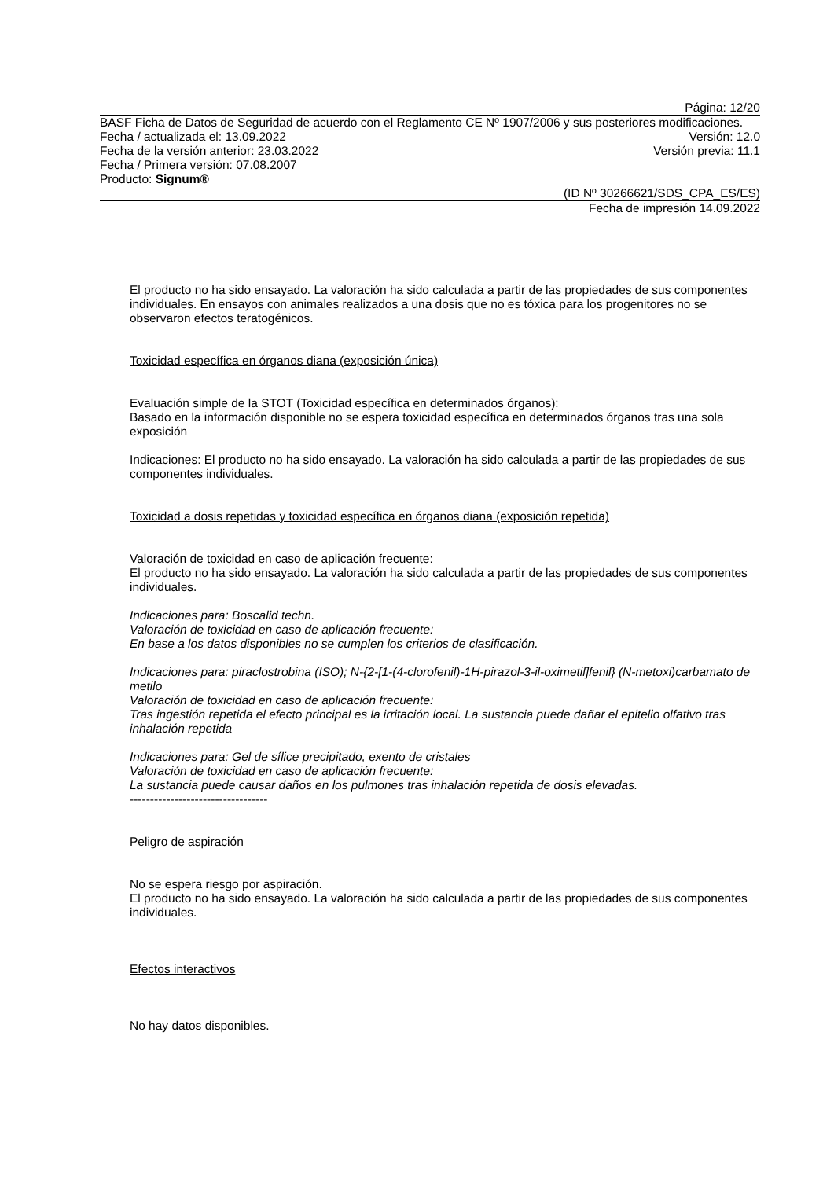Página: 12/20
BASF Ficha de Datos de Seguridad de acuerdo con el Reglamento CE Nº 1907/2006 y sus posteriores modificaciones.
Fecha / actualizada el: 13.09.2022 Versión: 12.0
Fecha de la versión anterior: 23.03.2022 Versión previa: 11.1
Fecha / Primera versión: 07.08.2007
Producto: Signum®
(ID Nº 30266621/SDS_CPA_ES/ES)
Fecha de impresión 14.09.2022
El producto no ha sido ensayado. La valoración ha sido calculada a partir de las propiedades de sus componentes individuales. En ensayos con animales realizados a una dosis que no es tóxica para los progenitores no se observaron efectos teratogénicos.
Toxicidad específica en órganos diana (exposición única)
Evaluación simple de la STOT (Toxicidad específica en determinados órganos):
Basado en la información disponible no se espera toxicidad específica en determinados órganos tras una sola exposición
Indicaciones: El producto no ha sido ensayado. La valoración ha sido calculada a partir de las propiedades de sus componentes individuales.
Toxicidad a dosis repetidas y toxicidad específica en órganos diana (exposición repetida)
Valoración de toxicidad en caso de aplicación frecuente:
El producto no ha sido ensayado. La valoración ha sido calculada a partir de las propiedades de sus componentes individuales.
Indicaciones para: Boscalid techn.
Valoración de toxicidad en caso de aplicación frecuente:
En base a los datos disponibles no se cumplen los criterios de clasificación.
Indicaciones para: piraclostrobina (ISO); N-{2-[1-(4-clorofenil)-1H-pirazol-3-il-oximetil]fenil} (N-metoxi)carbamato de metilo
Valoración de toxicidad en caso de aplicación frecuente:
Tras ingestión repetida el efecto principal es la irritación local. La sustancia puede dañar el epitelio olfativo tras inhalación repetida
Indicaciones para: Gel de sílice precipitado, exento de cristales
Valoración de toxicidad en caso de aplicación frecuente:
La sustancia puede causar daños en los pulmones tras inhalación repetida de dosis elevadas.
----------------------------------
Peligro de aspiración
No se espera riesgo por aspiración.
El producto no ha sido ensayado. La valoración ha sido calculada a partir de las propiedades de sus componentes individuales.
Efectos interactivos
No hay datos disponibles.